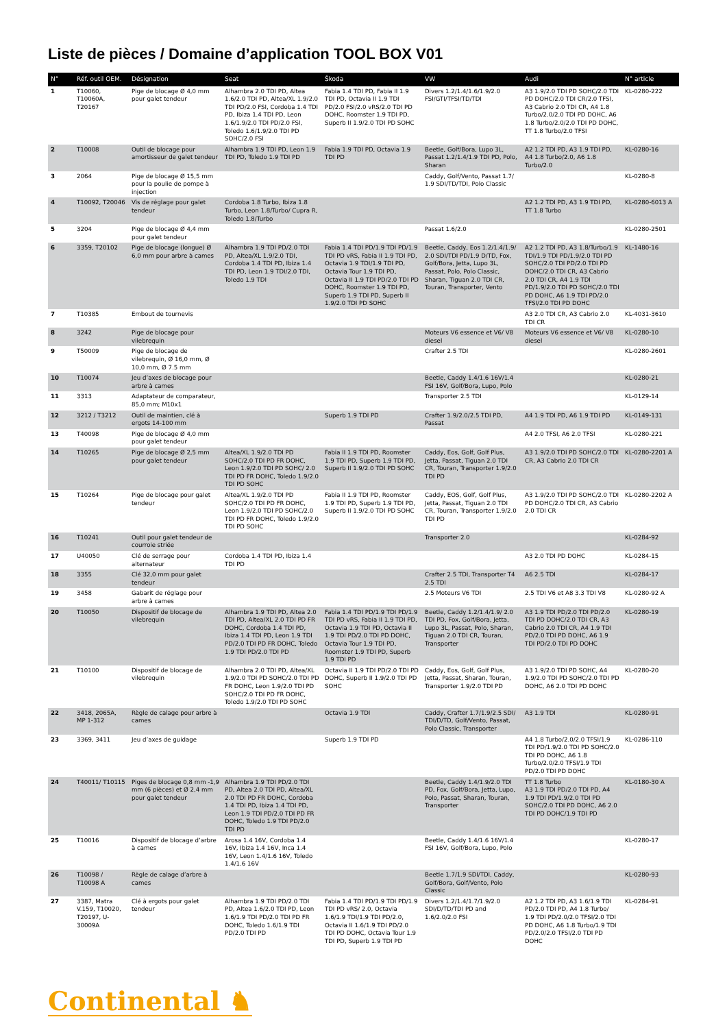Liste de pièces / Domaine d’application TOOL BOX V01
| N° | Réf. outil OEM. | Désignation | Seat | Škoda | VW | Audi | N° article |
| --- | --- | --- | --- | --- | --- | --- | --- |
| 1 | T10060, T10060A, T20167 | Pige de blocage Ø 4,0 mm pour galet tendeur | Alhambra 2.0 TDI PD, Altea 1.6/2.0 TDI PD, Altea/XL 1.9/2.0 TDI PD/2.0 FSI, Cordoba 1.4 TDI PD, Ibiza 1.4 TDI PD, Leon 1.6/1.9/2.0 TDI PD/2.0 FSI, Toledo 1.6/1.9/2.0 TDI PD SOHC/2.0 FSI | Fabia 1.4 TDI PD, Fabia II 1.9 TDI PD, Octavia II 1.9 TDI PD/2.0 FSI/2.0 vRS/2.0 TDI PD DOHC, Roomster 1.9 TDI PD, Superb II 1.9/2.0 TDI PD SOHC | Divers 1.2/1.4/1.6/1.9/2.0 FSI/GTI/TFSI/TD/TDI | A3 1.9/2.0 TDI PD SOHC/2.0 TDI PD DOHC/2.0 TDI CR/2.0 TFSI, A3 Cabrio 2.0 TDI CR, A4 1.8 Turbo/2.0/2.0 TDI PD DOHC, A6 1.8 Turbo/2.0/2.0 TDI PD DOHC, TT 1.8 Turbo/2.0 TFSI | KL-0280-222 |
| 2 | T10008 | Outil de blocage pour amortisseur de galet tendeur | Alhambra 1.9 TDI PD, Leon 1.9 TDI PD, Toledo 1.9 TDI PD | Fabia 1.9 TDI PD, Octavia 1.9 TDI PD | Beetle, Golf/Bora, Lupo 3L, Passat 1.2/1.4/1.9 TDI PD, Polo, Sharan | A2 1.2 TDI PD, A3 1.9 TDI PD, A4 1.8 Turbo/2.0, A6 1.8 Turbo/2.0 | KL-0280-16 |
| 3 | 2064 | Pige de blocage Ø 15,5 mm pour la poulie de pompe à injection | | | Caddy, Golf/Vento, Passat 1.7/ 1.9 SDI/TD/TDI, Polo Classic | | KL-0280-8 |
| 4 | T10092, T20046 | Vis de réglage pour galet tendeur | Cordoba 1.8 Turbo, Ibiza 1.8 Turbo, Leon 1.8/Turbo/ Cupra R, Toledo 1.8/Turbo | | | A2 1.2 TDI PD, A3 1.9 TDI PD, TT 1.8 Turbo | KL-0280-6013 A |
| 5 | 3204 | Pige de blocage Ø 4,4 mm pour galet tendeur | | | Passat 1.6/2.0 | | KL-0280-2501 |
| 6 | 3359, T20102 | Pige de blocage (longue) Ø 6,0 mm pour arbre à cames | Alhambra 1.9 TDI PD/2.0 TDI PD, Altea/XL 1.9/2.0 TDI, Cordoba 1.4 TDI PD, Ibiza 1.4 TDI PD, Leon 1.9 TDI/2.0 TDI, Toledo 1.9 TDI | Fabia 1.4 TDI PD/1.9 TDI PD/1.9 TDI PD vRS, Fabia II 1.9 TDI PD, Octavia 1.9 TDI/1.9 TDI PD, Octavia Tour 1.9 TDI PD, Octavia II 1.9 TDI PD/2.0 TDI PD DOHC, Roomster 1.9 TDI PD, Superb 1.9 TDI PD, Superb II 1.9/2.0 TDI PD SOHC | Beetle, Caddy, Eos 1.2/1.4/1.9/ 2.0 SDI/TDI PD/1.9 D/TD, Fox, Golf/Bora, Jetta, Lupo 3L, Passat, Polo, Polo Classic, Sharan, Tiguan 2.0 TDI CR, Touran, Transporter, Vento | A2 1.2 TDI PD, A3 1.8/Turbo/1.9 TDI/1.9 TDI PD/1.9/2.0 TDI PD SOHC/2.0 TDI PD/2.0 TDI PD DOHC/2.0 TDI CR, A3 Cabrio 2.0 TDI CR, A4 1.9 TDI PD/1.9/2.0 TDI PD SOHC/2.0 TDI PD DOHC, A6 1.9 TDI PD/2.0 TFSI/2.0 TDI PD DOHC | KL-1480-16 |
| 7 | T10385 | Embout de tournevis | | | | A3 2.0 TDI CR, A3 Cabrio 2.0 TDI CR | KL-4031-3610 |
| 8 | 3242 | Pige de blocage pour vilebrequin | | | Moteurs V6 essence et V6/ V8 diesel | Moteurs V6 essence et V6/ V8 diesel | KL-0280-10 |
| 9 | T50009 | Pige de blocage de vilebrequin, Ø 16,0 mm, Ø 10,0 mm, Ø 7.5 mm | | | Crafter 2.5 TDI | | KL-0280-2601 |
| 10 | T10074 | Jeu d’axes de blocage pour arbre à cames | | | Beetle, Caddy 1.4/1.6 16V/1.4 FSI 16V, Golf/Bora, Lupo, Polo | | KL-0280-21 |
| 11 | 3313 | Adaptateur de comparateur, 85,0 mm; M10x1 | | | Transporter 2.5 TDI | | KL-0129-14 |
| 12 | 3212 / T3212 | Outil de maintien, clé à ergots 14-100 mm | | Superb 1.9 TDI PD | Crafter 1.9/2.0/2.5 TDI PD, Passat | A4 1.9 TDI PD, A6 1.9 TDI PD | KL-0149-131 |
| 13 | T40098 | Pige de blocage Ø 4,0 mm pour galet tendeur | | | | A4 2.0 TFSI, A6 2.0 TFSI | KL-0280-221 |
| 14 | T10265 | Pige de blocage Ø 2,5 mm pour galet tendeur | Altea/XL 1.9/2.0 TDI PD SOHC/2.0 TDI PD FR DOHC, Leon 1.9/2.0 TDI PD SOHC/ 2.0 TDI PD FR DOHC, Toledo 1.9/2.0 TDI PD SOHC | Fabia II 1.9 TDI PD, Roomster 1.9 TDI PD, Superb 1.9 TDI PD, Superb II 1.9/2.0 TDI PD SOHC | Caddy, Eos, Golf, Golf Plus, Jetta, Passat, Tiguan 2.0 TDI CR, Touran, Transporter 1.9/2.0 TDI PD | A3 1.9/2.0 TDI PD SOHC/2.0 TDI CR, A3 Cabrio 2.0 TDI CR | KL-0280-2201 A |
| 15 | T10264 | Pige de blocage pour galet tendeur | Altea/XL 1.9/2.0 TDI PD SOHC/2.0 TDI PD FR DOHC, Leon 1.9/2.0 TDI PD SOHC/2.0 TDI PD FR DOHC, Toledo 1.9/2.0 TDI PD SOHC | Fabia II 1.9 TDI PD, Roomster 1.9 TDI PD, Superb 1.9 TDI PD, Superb II 1.9/2.0 TDI PD SOHC | Caddy, EOS, Golf, Golf Plus, Jetta, Passat, Tiguan 2.0 TDI CR, Touran, Transporter 1.9/2.0 TDI PD | A3 1.9/2.0 TDI PD SOHC/2.0 TDI PD DOHC/2.0 TDI CR, A3 Cabrio 2.0 TDI CR | KL-0280-2202 A |
| 16 | T10241 | Outil pour galet tendeur de courroie striée | | | Transporter 2.0 | | KL-0284-92 |
| 17 | U40050 | Clé de serrage pour alternateur | Cordoba 1.4 TDI PD, Ibiza 1.4 TDI PD | | | A3 2.0 TDI PD DOHC | KL-0284-15 |
| 18 | 3355 | Clé 32,0 mm pour galet tendeur | | | Crafter 2.5 TDI, Transporter T4 2.5 TDI | A6 2.5 TDI | KL-0284-17 |
| 19 | 3458 | Gabarit de réglage pour arbre à cames | | | 2.5 Moteurs V6 TDI | 2.5 TDI V6 et A8 3.3 TDI V8 | KL-0280-92 A |
| 20 | T10050 | Dispositif de blocage de vilebrequin | Alhambra 1.9 TDI PD, Altea 2.0 TDI PD, Altea/XL 2.0 TDI PD FR DOHC, Cordoba 1.4 TDI PD, Ibiza 1.4 TDI PD, Leon 1.9 TDI PD/2.0 TDI PD FR DOHC, Toledo 1.9 TDI PD/2.0 TDI PD | Fabia 1.4 TDI PD/1.9 TDI PD/1.9 TDI PD vRS, Fabia II 1.9 TDI PD, Octavia 1.9 TDI PD, Octavia II 1.9 TDI PD/2.0 TDI PD DOHC, Octavia Tour 1.9 TDI PD, Roomster 1.9 TDI PD, Superb 1.9 TDI PD | Beetle, Caddy 1.2/1.4/1.9/ 2.0 TDI PD, Fox, Golf/Bora, Jetta, Lupo 3L, Passat, Polo, Sharan, Tiguan 2.0 TDI CR, Touran, Transporter | A3 1.9 TDI PD/2.0 TDI PD/2.0 TDI PD DOHC/2.0 TDI CR, A3 Cabrio 2.0 TDI CR, A4 1.9 TDI PD/2.0 TDI PD DOHC, A6 1.9 TDI PD/2.0 TDI PD DOHC | KL-0280-19 |
| 21 | T10100 | Dispositif de blocage de vilebrequin | Alhambra 2.0 TDI PD, Altea/XL 1.9/2.0 TDI PD SOHC/2.0 TDI PD FR DOHC, Leon 1.9/2.0 TDI PD SOHC/2.0 TDI PD FR DOHC, Toledo 1.9/2.0 TDI PD SOHC | Octavia II 1.9 TDI PD/2.0 TDI PD DOHC, Superb II 1.9/2.0 TDI PD SOHC | Caddy, Eos, Golf, Golf Plus, Jetta, Passat, Sharan, Touran, Transporter 1.9/2.0 TDI PD | A3 1.9/2.0 TDI PD SOHC, A4 1.9/2.0 TDI PD SOHC/2.0 TDI PD DOHC, A6 2.0 TDI PD DOHC | KL-0280-20 |
| 22 | 3418, 2065A, MP 1-312 | Règle de calage pour arbre à cames | | Octavia 1.9 TDI | Caddy, Crafter 1.7/1.9/2.5 SDI/ TDI/D/TD, Golf/Vento, Passat, Polo Classic, Transporter | A3 1.9 TDI | KL-0280-91 |
| 23 | 3369, 3411 | Jeu d’axes de guidage | | Superb 1.9 TDI PD | | A4 1.8 Turbo/2.0/2.0 TFSI/1.9 TDI PD/1.9/2.0 TDI PD SOHC/2.0 TDI PD DOHC, A6 1.8 Turbo/2.0/2.0 TFSI/1.9 TDI PD/2.0 TDI PD DOHC | KL-0286-110 |
| 24 | T40011/ T10115 | Piges de blocage 0,8 mm -1,9 mm (6 pièces) et Ø 2,4 mm pour galet tendeur | Alhambra 1.9 TDI PD/2.0 TDI PD, Altea 2.0 TDI PD, Altea/XL 2.0 TDI PD FR DOHC, Cordoba 1.4 TDI PD, Ibiza 1.4 TDI PD, Leon 1.9 TDI PD/2.0 TDI PD FR DOHC, Toledo 1.9 TDI PD/2.0 TDI PD | | Beetle, Caddy 1.4/1.9/2.0 TDI PD, Fox, Golf/Bora, Jetta, Lupo, Polo, Passat, Sharan, Touran, Transporter | TT 1.8 Turbo A3 1.9 TDI PD/2.0 TDI PD, A4 1.9 TDI PD/1.9/2.0 TDI PD SOHC/2.0 TDI PD DOHC, A6 2.0 TDI PD DOHC/1.9 TDI PD | KL-0180-30 A |
| 25 | T10016 | Dispositif de blocage d’arbre à cames | Arosa 1.4 16V, Cordoba 1.4 16V, Ibiza 1.4 16V, Inca 1.4 16V, Leon 1.4/1.6 16V, Toledo 1.4/1.6 16V | | Beetle, Caddy 1.4/1.6 16V/1.4 FSI 16V, Golf/Bora, Lupo, Polo | | KL-0280-17 |
| 26 | T10098 / T10098 A | Règle de calage d’arbre à cames | | | Beetle 1.7/1.9 SDI/TDI, Caddy, Golf/Bora, Golf/Vento, Polo Classic | | KL-0280-93 |
| 27 | 3387, Matra V.159, T10020, T20197, U-30009A | Clé à ergots pour galet tendeur | Alhambra 1.9 TDI PD/2.0 TDI PD, Altea 1.6/2.0 TDI PD, Leon 1.6/1.9 TDI PD/2.0 TDI PD FR DOHC, Toledo 1.6/1.9 TDI PD/2.0 TDI PD | Fabia 1.4 TDI PD/1.9 TDI PD/1.9 TDI PD vRS/ 2.0, Octavia 1.6/1.9 TDI/1.9 TDI PD/2.0, Octavia II 1.6/1.9 TDI PD/2.0 TDI PD DOHC, Octavia Tour 1.9 TDI PD, Superb 1.9 TDI PD | Divers 1.2/1.4/1.7/1.9/2.0 SDI/D/TD/TDI PD and 1.6/2.0/2.0 FSI | A2 1.2 TDI PD, A3 1.6/1.9 TDI PD/2.0 TDI PD, A4 1.8 Turbo/ 1.9 TDI PD/2.0/2.0 TFSI/2.0 TDI PD DOHC, A6 1.8 Turbo/1.9 TDI PD/2.0/2.0 TFSI/2.0 TDI PD DOHC | KL-0284-91 |
Continental ♞